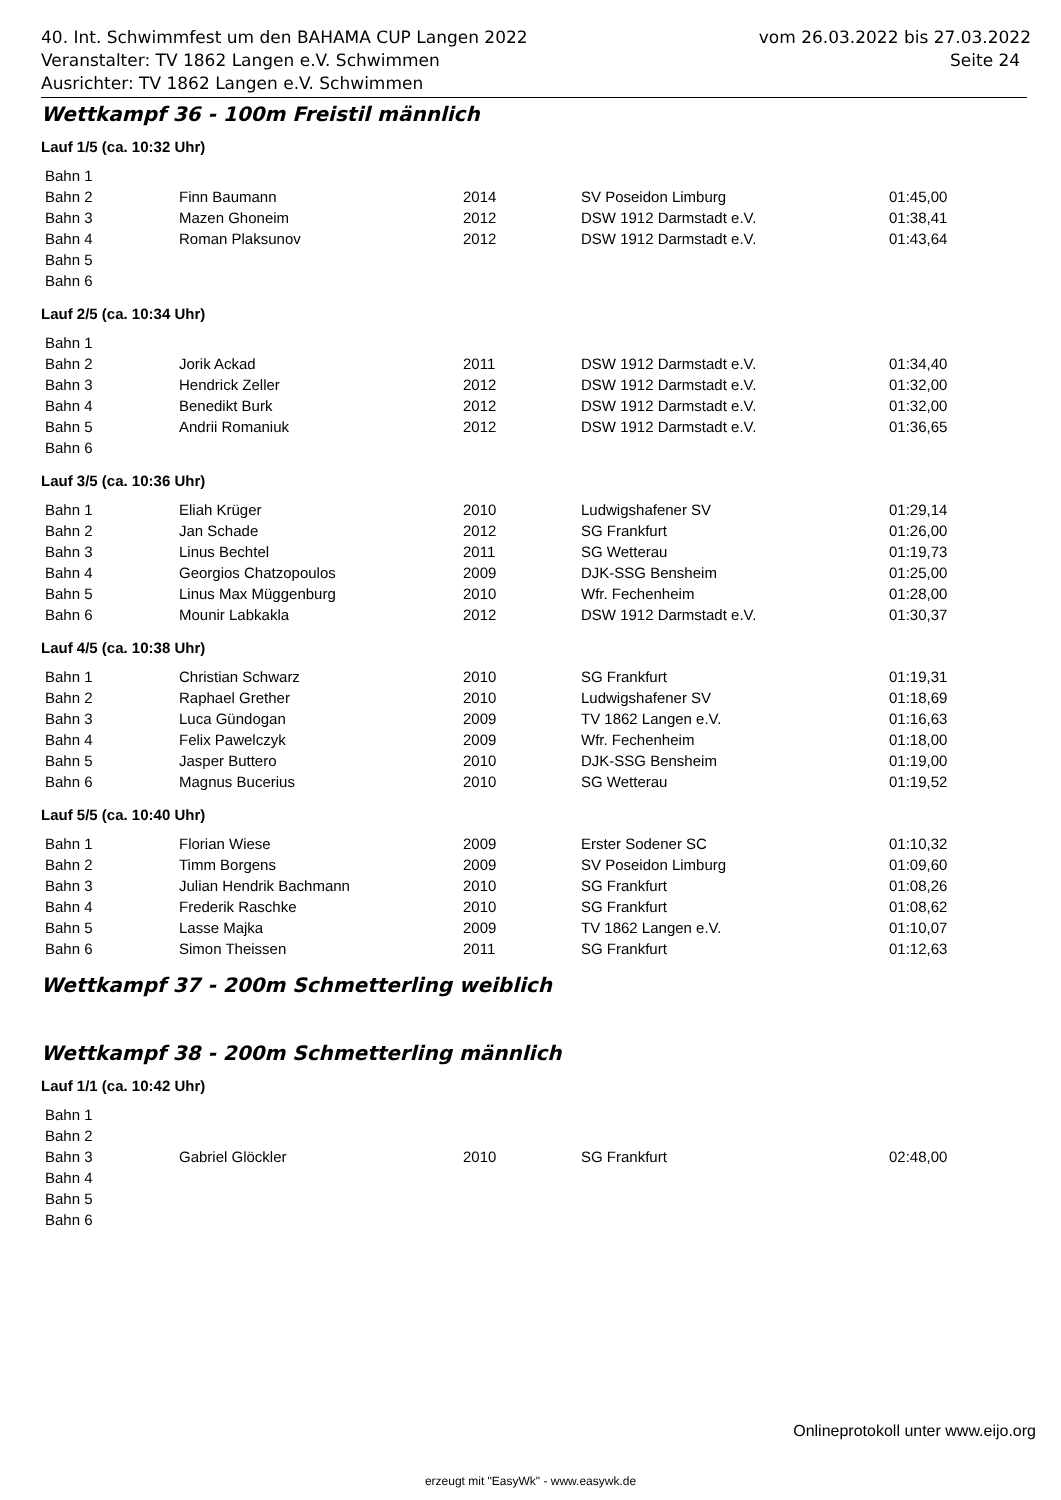vom 26.03.2022 bis 27.03.2022
Seite 24
40. Int. Schwimmfest um den BAHAMA CUP Langen 2022
Veranstalter: TV 1862 Langen e.V. Schwimmen
Ausrichter: TV 1862 Langen e.V. Schwimmen
Wettkampf 36 - 100m Freistil männlich
Lauf 1/5 (ca. 10:32 Uhr)
| Bahn 1 | | | | |
| Bahn 2 | Finn Baumann | 2014 | SV Poseidon Limburg | 01:45,00 |
| Bahn 3 | Mazen Ghoneim | 2012 | DSW 1912 Darmstadt e.V. | 01:38,41 |
| Bahn 4 | Roman Plaksunov | 2012 | DSW 1912 Darmstadt e.V. | 01:43,64 |
| Bahn 5 | | | | |
| Bahn 6 | | | | |
Lauf 2/5 (ca. 10:34 Uhr)
| Bahn 1 | | | | |
| Bahn 2 | Jorik Ackad | 2011 | DSW 1912 Darmstadt e.V. | 01:34,40 |
| Bahn 3 | Hendrick Zeller | 2012 | DSW 1912 Darmstadt e.V. | 01:32,00 |
| Bahn 4 | Benedikt Burk | 2012 | DSW 1912 Darmstadt e.V. | 01:32,00 |
| Bahn 5 | Andrii Romaniuk | 2012 | DSW 1912 Darmstadt e.V. | 01:36,65 |
| Bahn 6 | | | | |
Lauf 3/5 (ca. 10:36 Uhr)
| Bahn 1 | Eliah Krüger | 2010 | Ludwigshafener SV | 01:29,14 |
| Bahn 2 | Jan Schade | 2012 | SG Frankfurt | 01:26,00 |
| Bahn 3 | Linus Bechtel | 2011 | SG Wetterau | 01:19,73 |
| Bahn 4 | Georgios Chatzopoulos | 2009 | DJK-SSG Bensheim | 01:25,00 |
| Bahn 5 | Linus Max Müggenburg | 2010 | Wfr. Fechenheim | 01:28,00 |
| Bahn 6 | Mounir Labkakla | 2012 | DSW 1912 Darmstadt e.V. | 01:30,37 |
Lauf 4/5 (ca. 10:38 Uhr)
| Bahn 1 | Christian Schwarz | 2010 | SG Frankfurt | 01:19,31 |
| Bahn 2 | Raphael Grether | 2010 | Ludwigshafener SV | 01:18,69 |
| Bahn 3 | Luca Gündogan | 2009 | TV 1862 Langen e.V. | 01:16,63 |
| Bahn 4 | Felix Pawelczyk | 2009 | Wfr. Fechenheim | 01:18,00 |
| Bahn 5 | Jasper Buttero | 2010 | DJK-SSG Bensheim | 01:19,00 |
| Bahn 6 | Magnus Bucerius | 2010 | SG Wetterau | 01:19,52 |
Lauf 5/5 (ca. 10:40 Uhr)
| Bahn 1 | Florian Wiese | 2009 | Erster Sodener SC | 01:10,32 |
| Bahn 2 | Timm Borgens | 2009 | SV Poseidon Limburg | 01:09,60 |
| Bahn 3 | Julian Hendrik Bachmann | 2010 | SG Frankfurt | 01:08,26 |
| Bahn 4 | Frederik Raschke | 2010 | SG Frankfurt | 01:08,62 |
| Bahn 5 | Lasse Majka | 2009 | TV 1862 Langen e.V. | 01:10,07 |
| Bahn 6 | Simon Theissen | 2011 | SG Frankfurt | 01:12,63 |
Wettkampf 37 - 200m Schmetterling weiblich
Wettkampf 38 - 200m Schmetterling männlich
Lauf 1/1 (ca. 10:42 Uhr)
| Bahn 1 | | | | |
| Bahn 2 | | | | |
| Bahn 3 | Gabriel Glöckler | 2010 | SG Frankfurt | 02:48,00 |
| Bahn 4 | | | | |
| Bahn 5 | | | | |
| Bahn 6 | | | | |
Onlineprotokoll unter www.eijo.org
erzeugt mit "EasyWk" - www.easywk.de